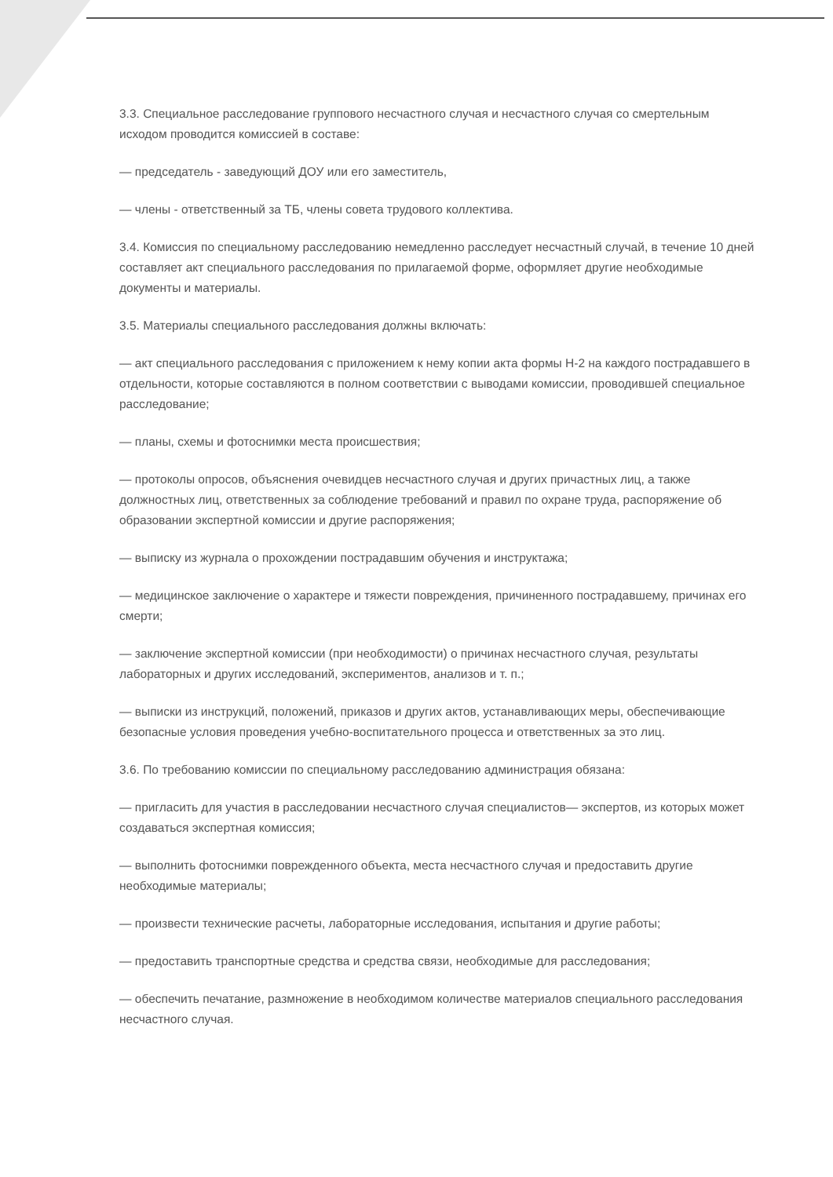3.3. Специальное расследование группового несчастного случая и несчастного случая со смертельным исходом проводится комиссией в составе:
— председатель - заведующий ДОУ или его заместитель,
— члены - ответственный за ТБ, члены совета трудового коллектива.
3.4. Комиссия по специальному расследованию немедленно расследует несчастный случай, в течение 10 дней составляет акт специального расследования по прилагаемой форме, оформляет другие необходимые документы и материалы.
3.5. Материалы специального расследования должны включать:
— акт специального расследования с приложением к нему копии акта формы Н-2 на каждого пострадавшего в отдельности, которые составляются в полном соответствии с выводами комиссии, проводившей специальное расследование;
— планы, схемы и фотоснимки места происшествия;
— протоколы опросов, объяснения очевидцев несчастного случая и других причастных лиц, а также должностных лиц, ответственных за соблюдение требований и правил по охране труда, распоряжение об образовании экспертной комиссии и другие распоряжения;
— выписку из журнала о прохождении пострадавшим обучения и инструктажа;
— медицинское заключение о характере и тяжести повреждения, причиненного пострадавшему, причинах его смерти;
— заключение экспертной комиссии (при необходимости) о причинах несчастного случая, результаты лабораторных и других исследований, экспериментов, анализов и т. п.;
— выписки из инструкций, положений, приказов и других актов, устанавливающих меры, обеспечивающие безопасные условия проведения учебно-воспитательного процесса и ответственных за это лиц.
3.6. По требованию комиссии по специальному расследованию администрация обязана:
— пригласить для участия в расследовании несчастного случая специалистов— экспертов, из которых может создаваться экспертная комиссия;
— выполнить фотоснимки поврежденного объекта, места несчастного случая и предоставить другие необходимые материалы;
— произвести технические расчеты, лабораторные исследования, испытания и другие работы;
— предоставить транспортные средства и средства связи, необходимые для расследования;
— обеспечить печатание, размножение в необходимом количестве материалов специального расследования несчастного случая.